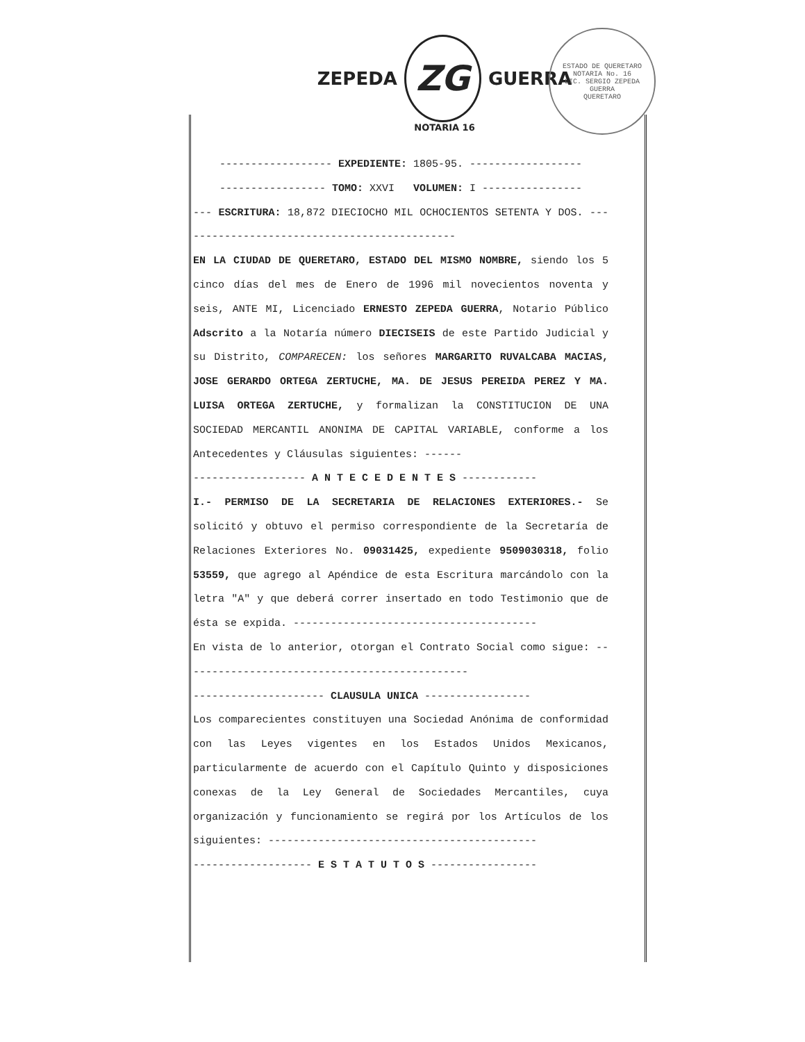ZEPEDA
ZG
GUERRA
NOTARIA 16
ESTADO DE QUERETARO
NOTARIA No. 16
LIC. SERGIO ZEPEDA GUERRA
QUERETARO
------------------ EXPEDIENTE: 1805-95. ------------------
----------------- TOMO: XXVI VOLUMEN: I ----------------
--- ESCRITURA: 18,872 DIECIOCHO MIL OCHOCIENTOS SETENTA Y DOS. ---------------------------------------------
EN LA CIUDAD DE QUERETARO, ESTADO DEL MISMO NOMBRE, siendo los 5 cinco días del mes de Enero de 1996 mil novecientos noventa y seis, ANTE MI, Licenciado ERNESTO ZEPEDA GUERRA, Notario Público Adscrito a la Notaría número DIECISEIS de este Partido Judicial y su Distrito, COMPARECEN: los señores MARGARITO RUVALCABA MACIAS, JOSE GERARDO ORTEGA ZERTUCHE, MA. DE JESUS PEREIDA PEREZ Y MA. LUISA ORTEGA ZERTUCHE, y formalizan la CONSTITUCION DE UNA SOCIEDAD MERCANTIL ANONIMA DE CAPITAL VARIABLE, conforme a los Antecedentes y Cláusulas siguientes: ------
------------------ A N T E C E D E N T E S ------------
I.- PERMISO DE LA SECRETARIA DE RELACIONES EXTERIORES.- Se solicitó y obtuvo el permiso correspondiente de la Secretaría de Relaciones Exteriores No. 09031425, expediente 9509030318, folio 53559, que agrego al Apéndice de esta Escritura marcándolo con la letra "A" y que deberá correr insertado en todo Testimonio que de ésta se expida. ---------------------------------------
En vista de lo anterior, otorgan el Contrato Social como sigue: ----------------------------------------------
--------------------- CLAUSULA UNICA -----------------
Los comparecientes constituyen una Sociedad Anónima de conformidad con las Leyes vigentes en los Estados Unidos Mexicanos, particularmente de acuerdo con el Capítulo Quinto y disposiciones conexas de la Ley General de Sociedades Mercantiles, cuya organización y funcionamiento se regirá por los Artículos de los siguientes: -------------------------------------------
------------------- E S T A T U T O S -----------------